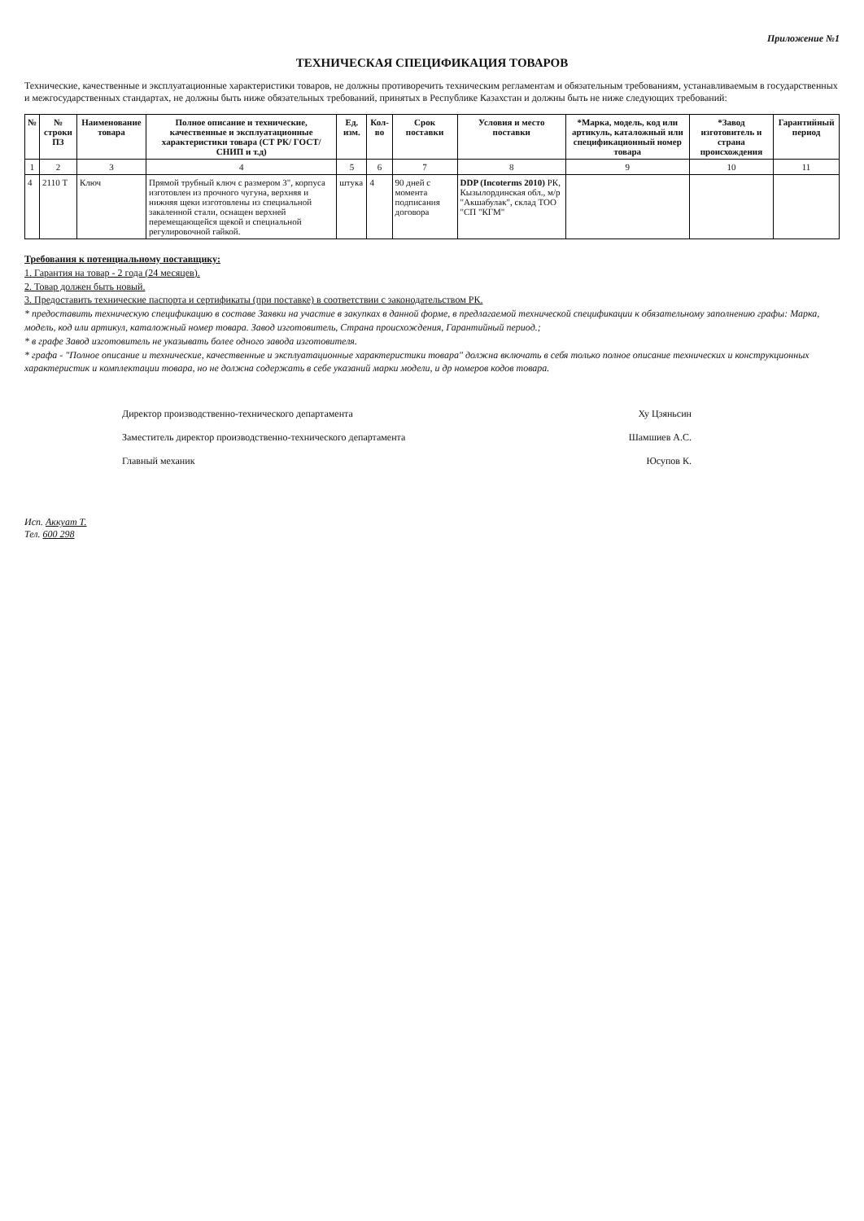Приложение №1
ТЕХНИЧЕСКАЯ СПЕЦИФИКАЦИЯ ТОВАРОВ
Технические, качественные и эксплуатационные характеристики товаров, не должны противоречить техническим регламентам и обязательным требованиям, устанавливаемым в государственных и межгосударственных стандартах, не должны быть ниже обязательных требований, принятых в Республике Казахстан и должны быть не ниже следующих требований:
| № | № строки ПЗ | Наименование товара | Полное описание и технические, качественные и эксплуатационные характеристики товара (СТ РК/ ГОСТ/СНИП и т.д) | Ед. изм. | Кол-во | Срок поставки | Условия и место поставки | *Марка, модель, код или артикуль, каталожный или спецификационный номер товара | *Завод изготовитель и страна происхождения | Гарантийный период |
| --- | --- | --- | --- | --- | --- | --- | --- | --- | --- | --- |
| 1 | 2 | 3 | 4 | 5 | 6 | 7 | 8 | 9 | 10 | 11 |
| 4 | 2110 Т | Ключ | Прямой трубный ключ с размером 3", корпуса изготовлен из прочного чугуна, верхняя и нижняя щеки изготовлены из специальной закаленной стали, оснащен верхней перемещающейся щекой и специальной регулировочной гайкой. | штука | 4 | 90 дней с момента подписания договора | DDP (Incoterms 2010) РК, Кызылординская обл., м/р "Акшабулак", склад ТОО "СП "КГМ" | | | |
Требования к потенциальному поставщику:
1. Гарантия на товар - 2 года (24 месяцев).
2. Товар должен быть новый.
3. Предоставить технические паспорта и сертификаты (при поставке) в соответствии с законодательством РК.
* предоставить техническую спецификацию в составе Заявки на участие в закупках в данной форме, в предлагаемой технической спецификации к обязательному заполнению графы: Марка, модель, код или артикул, каталожный номер товара. Завод изготовитель, Страна происхождения, Гарантийный период.;
* в графе Завод изготовитель не указывать более одного завода изготовителя.
* графа - "Полное описание и технические, качественные и эксплуатационные характеристики товара" должна включать в себя только полное описание технических и конструкционных характеристик и комплектации товара, но не должна содержать в себе указаний марки модели, и др номеров кодов товара.
Директор производственно-технического департамента Ху Цзяньсин
Заместитель директор производственно-технического департамента Шамшиев А.С.
Главный механик Юсупов К.
Исп. Аккуат Т.
Тел. 600 298